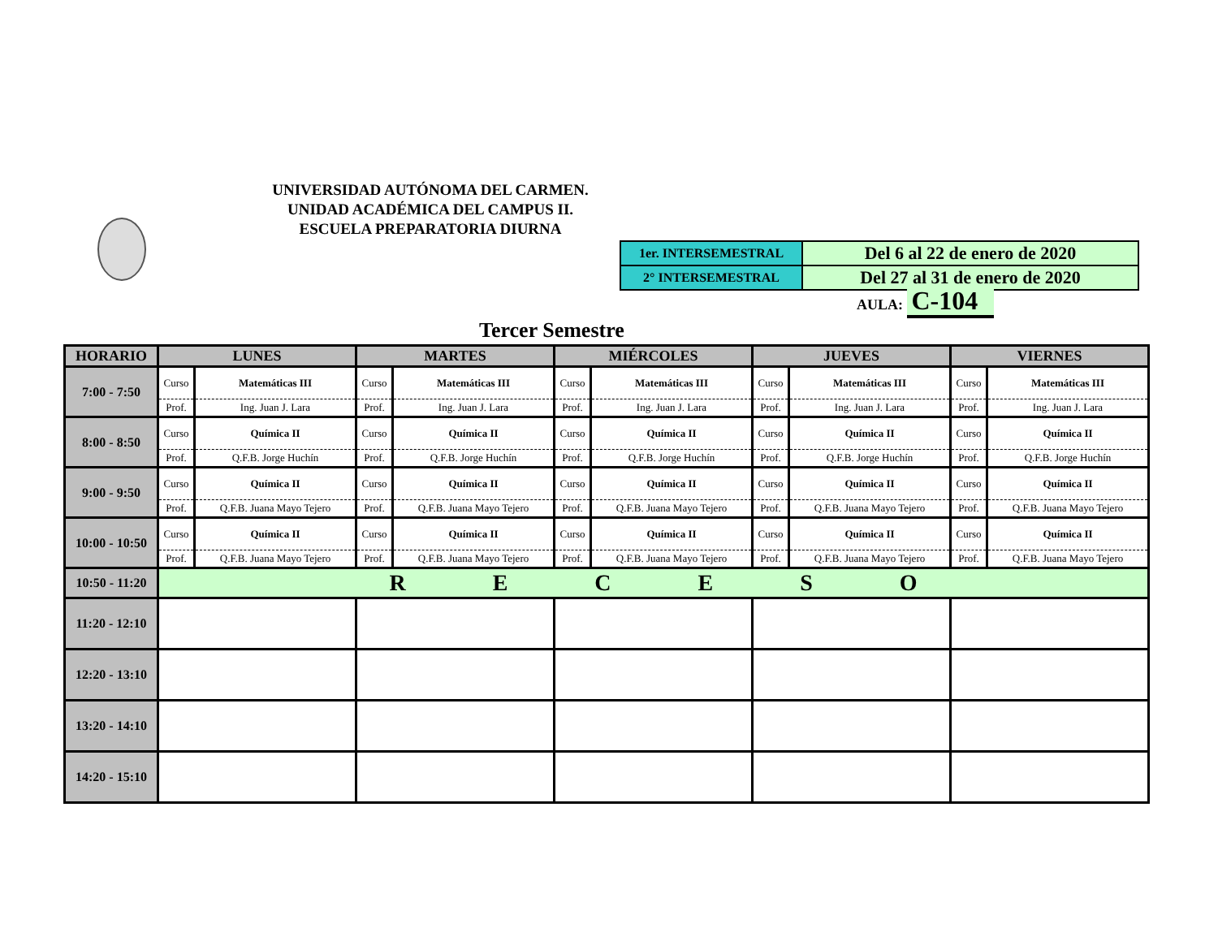UNIVERSIDAD AUTÓNOMA DEL CARMEN.
UNIDAD ACADÉMICA DEL CAMPUS II.
ESCUELA PREPARATORIA DIURNA
| 1er. INTERSEMESTRAL | Del 6 al 22 de enero de 2020 |
| 2° INTERSEMESTRAL | Del 27 al 31 de enero de 2020 |
AULA: C-104
Tercer Semestre
| HORARIO | LUNES | | MARTES | | MIÉRCOLES | | JUEVES | | VIERNES | |
| --- | --- | --- | --- | --- | --- | --- | --- | --- | --- | --- |
| 7:00 - 7:50 | Curso | Matemáticas III | Curso | Matemáticas III | Curso | Matemáticas III | Curso | Matemáticas III | Curso | Matemáticas III |
| | Prof. | Ing. Juan J. Lara | Prof. | Ing. Juan J. Lara | Prof. | Ing. Juan J. Lara | Prof. | Ing. Juan J. Lara | Prof. | Ing. Juan J. Lara |
| 8:00 - 8:50 | Curso | Química II | Curso | Química II | Curso | Química II | Curso | Química II | Curso | Química II |
| | Prof. | Q.F.B. Jorge Huchín | Prof. | Q.F.B. Jorge Huchín | Prof. | Q.F.B. Jorge Huchín | Prof. | Q.F.B. Jorge Huchín | Prof. | Q.F.B. Jorge Huchín |
| 9:00 - 9:50 | Curso | Química II | Curso | Química II | Curso | Química II | Curso | Química II | Curso | Química II |
| | Prof. | Q.F.B. Juana Mayo Tejero | Prof. | Q.F.B. Juana Mayo Tejero | Prof. | Q.F.B. Juana Mayo Tejero | Prof. | Q.F.B. Juana Mayo Tejero | Prof. | Q.F.B. Juana Mayo Tejero |
| 10:00 - 10:50 | Curso | Química II | Curso | Química II | Curso | Química II | Curso | Química II | Curso | Química II |
| | Prof. | Q.F.B. Juana Mayo Tejero | Prof. | Q.F.B. Juana Mayo Tejero | Prof. | Q.F.B. Juana Mayo Tejero | Prof. | Q.F.B. Juana Mayo Tejero | Prof. | Q.F.B. Juana Mayo Tejero |
| 10:50 - 11:20 | R E C E S O | | | | | | | | | |
| 11:20 - 12:10 | | | | | | | | | | |
| 12:20 - 13:10 | | | | | | | | | | |
| 13:20 - 14:10 | | | | | | | | | | |
| 14:20 - 15:10 | | | | | | | | | | |